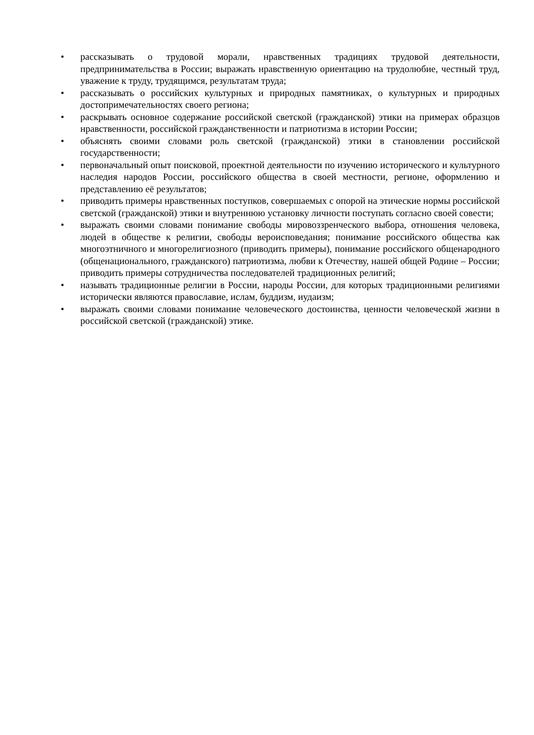• рассказывать о трудовой морали, нравственных традициях трудовой деятельности, предпринимательства в России; выражать нравственную ориентацию на трудолюбие, честный труд, уважение к труду, трудящимся, результатам труда;
• рассказывать о российских культурных и природных памятниках, о культурных и природных достопримечательностях своего региона;
• раскрывать основное содержание российской светской (гражданской) этики на примерах образцов нравственности, российской гражданственности и патриотизма в истории России;
• объяснять своими словами роль светской (гражданской) этики в становлении российской государственности;
• первоначальный опыт поисковой, проектной деятельности по изучению исторического и культурного наследия народов России, российского общества в своей местности, регионе, оформлению и представлению её результатов;
• приводить примеры нравственных поступков, совершаемых с опорой на этические нормы российской светской (гражданской) этики и внутреннюю установку личности поступать согласно своей совести;
• выражать своими словами понимание свободы мировоззренческого выбора, отношения человека, людей в обществе к религии, свободы вероисповедания; понимание российского общества как многоэтничного и многорелигиозного (приводить примеры), понимание российского общенародного (общенационального, гражданского) патриотизма, любви к Отечеству, нашей общей Родине – России; приводить примеры сотрудничества последователей традиционных религий;
• называть традиционные религии в России, народы России, для которых традиционными религиями исторически являются православие, ислам, буддизм, иудаизм;
• выражать своими словами понимание человеческого достоинства, ценности человеческой жизни в российской светской (гражданской) этике.